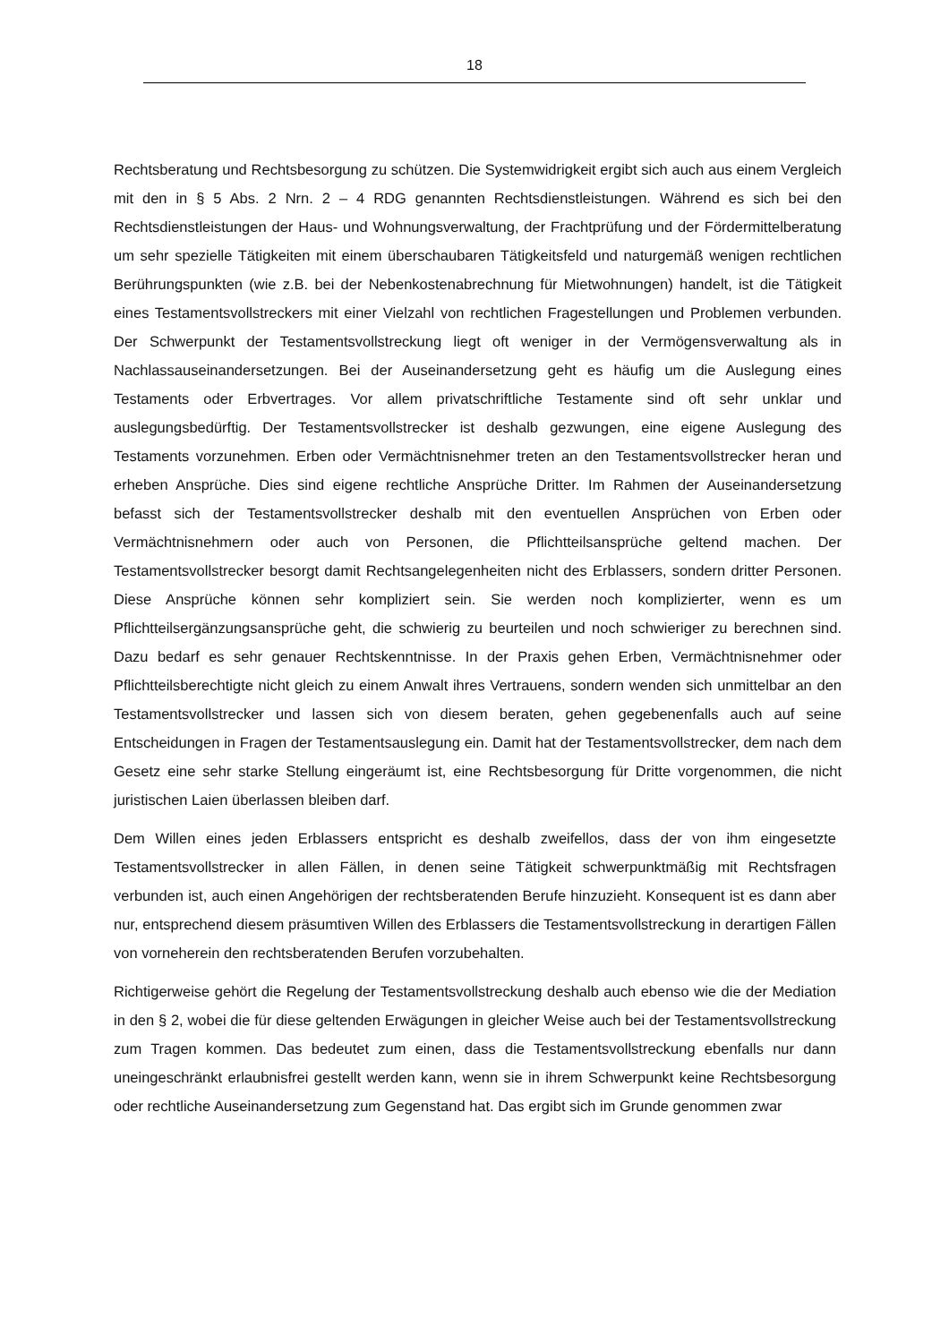18
Rechtsberatung und Rechtsbesorgung zu schützen. Die Systemwidrigkeit ergibt sich auch aus einem Vergleich mit den in § 5 Abs. 2 Nrn. 2 – 4 RDG genannten Rechtsdienstleistungen. Während es sich bei den Rechtsdienstleistungen der Haus- und Wohnungsverwaltung, der Frachtprüfung und der Fördermittelberatung um sehr spezielle Tätigkeiten mit einem überschaubaren Tätigkeitsfeld und naturgemäß wenigen rechtlichen Berührungspunkten (wie z.B. bei der Nebenkostenabrechnung für Mietwohnungen) handelt, ist die Tätigkeit eines Testamentsvollstreckers mit einer Vielzahl von rechtlichen Fragestellungen und Problemen verbunden. Der Schwerpunkt der Testamentsvollstreckung liegt oft weniger in der Vermögensverwaltung als in Nachlassauseinandersetzungen. Bei der Auseinandersetzung geht es häufig um die Auslegung eines Testaments oder Erbvertrages. Vor allem privatschriftliche Testamente sind oft sehr unklar und auslegungsbedürftig. Der Testamentsvollstrecker ist deshalb gezwungen, eine eigene Auslegung des Testaments vorzunehmen. Erben oder Vermächtnisnehmer treten an den Testamentsvollstrecker heran und erheben Ansprüche. Dies sind eigene rechtliche Ansprüche Dritter. Im Rahmen der Auseinandersetzung befasst sich der Testamentsvollstrecker deshalb mit den eventuellen Ansprüchen von Erben oder Vermächtnisnehmern oder auch von Personen, die Pflichtteilsansprüche geltend machen. Der Testamentsvollstrecker besorgt damit Rechtsangelegenheiten nicht des Erblassers, sondern dritter Personen. Diese Ansprüche können sehr kompliziert sein. Sie werden noch komplizierter, wenn es um Pflichtteilsergänzungsansprüche geht, die schwierig zu beurteilen und noch schwieriger zu berechnen sind. Dazu bedarf es sehr genauer Rechtskenntnisse. In der Praxis gehen Erben, Vermächtnisnehmer oder Pflichtteilsberechtigte nicht gleich zu einem Anwalt ihres Vertrauens, sondern wenden sich unmittelbar an den Testamentsvollstrecker und lassen sich von diesem beraten, gehen gegebenenfalls auch auf seine Entscheidungen in Fragen der Testamentsauslegung ein. Damit hat der Testamentsvollstrecker, dem nach dem Gesetz eine sehr starke Stellung eingeräumt ist, eine Rechtsbesorgung für Dritte vorgenommen, die nicht juristischen Laien überlassen bleiben darf.
Dem Willen eines jeden Erblassers entspricht es deshalb zweifellos, dass der von ihm eingesetzte Testamentsvollstrecker in allen Fällen, in denen seine Tätigkeit schwerpunktmäßig mit Rechtsfragen verbunden ist, auch einen Angehörigen der rechtsberatenden Berufe hinzuzieht. Konsequent ist es dann aber nur, entsprechend diesem präsumtiven Willen des Erblassers die Testamentsvollstreckung in derartigen Fällen von vorneherein den rechtsberatenden Berufen vorzubehalten.
Richtigerweise gehört die Regelung der Testamentsvollstreckung deshalb auch ebenso wie die der Mediation in den § 2, wobei die für diese geltenden Erwägungen in gleicher Weise auch bei der Testamentsvollstreckung zum Tragen kommen. Das bedeutet zum einen, dass die Testamentsvollstreckung ebenfalls nur dann uneingeschränkt erlaubnisfrei gestellt werden kann, wenn sie in ihrem Schwerpunkt keine Rechtsbesorgung oder rechtliche Auseinandersetzung zum Gegenstand hat. Das ergibt sich im Grunde genommen zwar